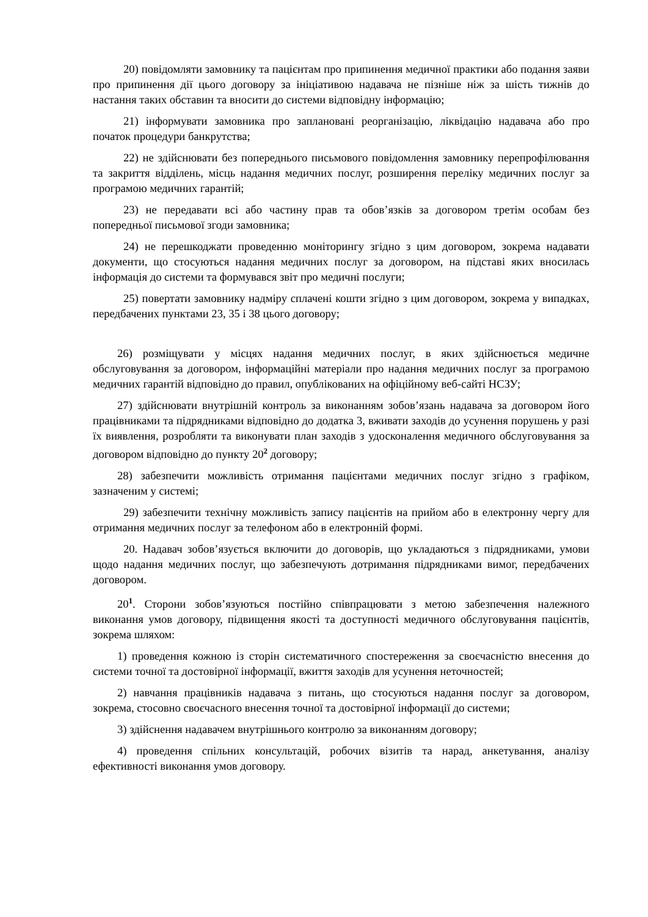20) повідомляти замовнику та пацієнтам про припинення медичної практики або подання заяви про припинення дії цього договору за ініціативою надавача не пізніше ніж за шість тижнів до настання таких обставин та вносити до системи відповідну інформацію;
21) інформувати замовника про заплановані реорганізацію, ліквідацію надавача або про початок процедури банкрутства;
22) не здійснювати без попереднього письмового повідомлення замовнику перепрофілювання та закриття відділень, місць надання медичних послуг, розширення переліку медичних послуг за програмою медичних гарантій;
23) не передавати всі або частину прав та обов’язків за договором третім особам без попередньої письмової згоди замовника;
24) не перешкоджати проведенню моніторингу згідно з цим договором, зокрема надавати документи, що стосуються надання медичних послуг за договором, на підставі яких вносилась інформація до системи та формувався звіт про медичні послуги;
25) повертати замовнику надміру сплачені кошти згідно з цим договором, зокрема у випадках, передбачених пунктами 23, 35 і 38 цього договору;
26) розміщувати у місцях надання медичних послуг, в яких здійснюється медичне обслуговування за договором, інформаційні матеріали про надання медичних послуг за програмою медичних гарантій відповідно до правил, опублікованих на офіційному веб-сайті НСЗУ;
27) здійснювати внутрішній контроль за виконанням зобов’язань надавача за договором його працівниками та підрядниками відповідно до додатка 3, вживати заходів до усунення порушень у разі їх виявлення, розробляти та виконувати план заходів з удосконалення медичного обслуговування за договором відповідно до пункту 20<sup>2</sup> договору;
28) забезпечити можливість отримання пацієнтами медичних послуг згідно з графіком, зазначеним у системі;
29) забезпечити технічну можливість запису пацієнтів на прийом або в електронну чергу для отримання медичних послуг за телефоном або в електронній формі.
20. Надавач зобов’язується включити до договорів, що укладаються з підрядниками, умови щодо надання медичних послуг, що забезпечують дотримання підрядниками вимог, передбачених договором.
20<sup>1</sup>. Сторони зобов’язуються постійно співпрацювати з метою забезпечення належного виконання умов договору, підвищення якості та доступності медичного обслуговування пацієнтів, зокрема шляхом:
1) проведення кожною із сторін систематичного спостереження за своєчасністю внесення до системи точної та достовірної інформації, вжиття заходів для усунення неточностей;
2) навчання працівників надавача з питань, що стосуються надання послуг за договором, зокрема, стосовно своєчасного внесення точної та достовірної інформації до системи;
3) здійснення надавачем внутрішнього контролю за виконанням договору;
4) проведення спільних консультацій, робочих візитів та нарад, анкетування, аналізу ефективності виконання умов договору.